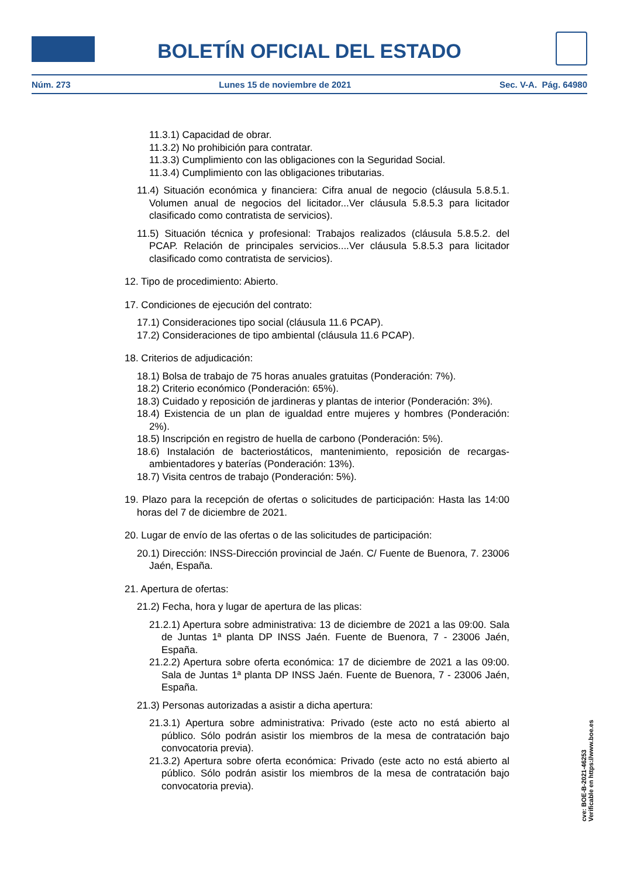BOLETÍN OFICIAL DEL ESTADO
Núm. 273 Lunes 15 de noviembre de 2021 Sec. V-A. Pág. 64980
11.3.1) Capacidad de obrar.
11.3.2) No prohibición para contratar.
11.3.3) Cumplimiento con las obligaciones con la Seguridad Social.
11.3.4) Cumplimiento con las obligaciones tributarias.
11.4) Situación económica y financiera: Cifra anual de negocio (cláusula 5.8.5.1. Volumen anual de negocios del licitador...Ver cláusula 5.8.5.3 para licitador clasificado como contratista de servicios).
11.5) Situación técnica y profesional: Trabajos realizados (cláusula 5.8.5.2. del PCAP. Relación de principales servicios....Ver cláusula 5.8.5.3 para licitador clasificado como contratista de servicios).
12. Tipo de procedimiento: Abierto.
17. Condiciones de ejecución del contrato:
17.1) Consideraciones tipo social (cláusula 11.6 PCAP).
17.2) Consideraciones de tipo ambiental (cláusula 11.6 PCAP).
18. Criterios de adjudicación:
18.1) Bolsa de trabajo de 75 horas anuales gratuitas (Ponderación: 7%).
18.2) Criterio económico (Ponderación: 65%).
18.3) Cuidado y reposición de jardineras y plantas de interior (Ponderación: 3%).
18.4) Existencia de un plan de igualdad entre mujeres y hombres (Ponderación: 2%).
18.5) Inscripción en registro de huella de carbono (Ponderación: 5%).
18.6) Instalación de bacteriostáticos, mantenimiento, reposición de recargas-ambientadores y baterías (Ponderación: 13%).
18.7) Visita centros de trabajo (Ponderación: 5%).
19. Plazo para la recepción de ofertas o solicitudes de participación: Hasta las 14:00 horas del 7 de diciembre de 2021.
20. Lugar de envío de las ofertas o de las solicitudes de participación:
20.1) Dirección: INSS-Dirección provincial de Jaén. C/ Fuente de Buenora, 7. 23006 Jaén, España.
21. Apertura de ofertas:
21.2) Fecha, hora y lugar de apertura de las plicas:
21.2.1) Apertura sobre administrativa: 13 de diciembre de 2021 a las 09:00. Sala de Juntas 1ª planta DP INSS Jaén. Fuente de Buenora, 7 - 23006 Jaén, España.
21.2.2) Apertura sobre oferta económica: 17 de diciembre de 2021 a las 09:00. Sala de Juntas 1ª planta DP INSS Jaén. Fuente de Buenora, 7 - 23006 Jaén, España.
21.3) Personas autorizadas a asistir a dicha apertura:
21.3.1) Apertura sobre administrativa: Privado (este acto no está abierto al público. Sólo podrán asistir los miembros de la mesa de contratación bajo convocatoria previa).
21.3.2) Apertura sobre oferta económica: Privado (este acto no está abierto al público. Sólo podrán asistir los miembros de la mesa de contratación bajo convocatoria previa).
cve: BOE-B-2021-46253
Verificable en https://www.boe.es